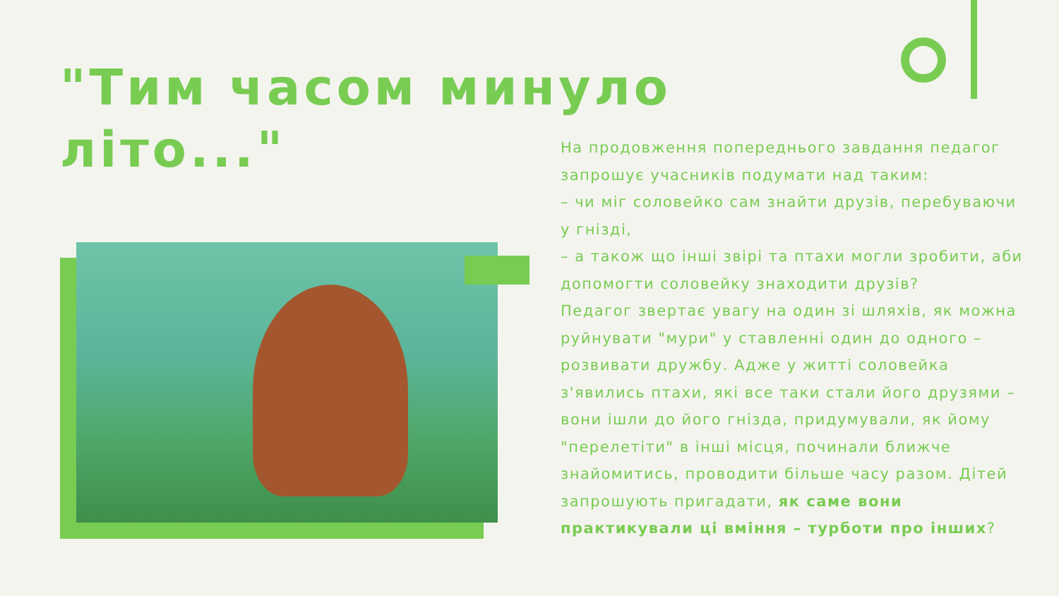"Тим часом минуло літо..."
На продовження попереднього завдання педагог запрошує учасників подумати над таким:
– чи міг соловейко сам знайти друзів, перебуваючи у гнізді,
– а також що інші звірі та птахи могли зробити, аби допомогти соловейку знаходити друзів?
Педагог звертає увагу на один зі шляхів, як можна руйнувати "мури" у ставленні один до одного – розвивати дружбу. Адже у житті соловейка з'явились птахи, які все таки стали його друзями – вони ішли до його гнізда, придумували, як йому "перелетіти" в інші місця, починали ближче знайомитись, проводити більше часу разом. Дітей запрошують пригадати, як саме вони практикували ці вміння – турботи про інших?